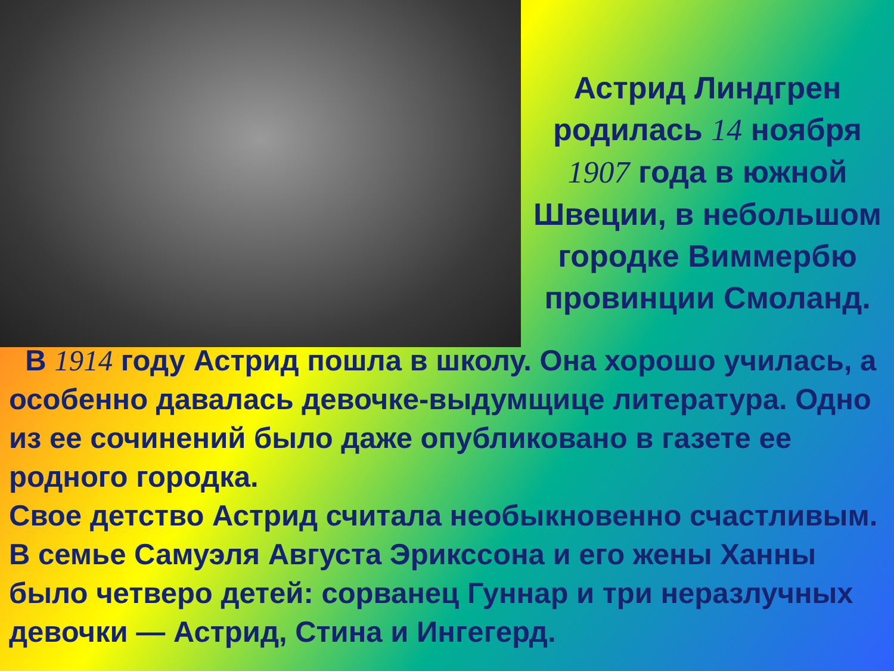Астрид Линдгрен родилась 14 ноября 1907 года в южной Швеции, в небольшом городке Виммербю провинции Смоланд.
В 1914 году Астрид пошла в школу. Она хорошо училась, а особенно давалась девочке-выдумщице литература. Одно из ее сочинений было даже опубликовано в газете ее родного городка.
Свое детство Астрид считала необыкновенно счастливым.
В семье Самуэля Августа Эрикссона и его жены Ханны было четверо детей: сорванец Гуннар и три неразлучных девочки — Астрид, Стина и Ингегерд.